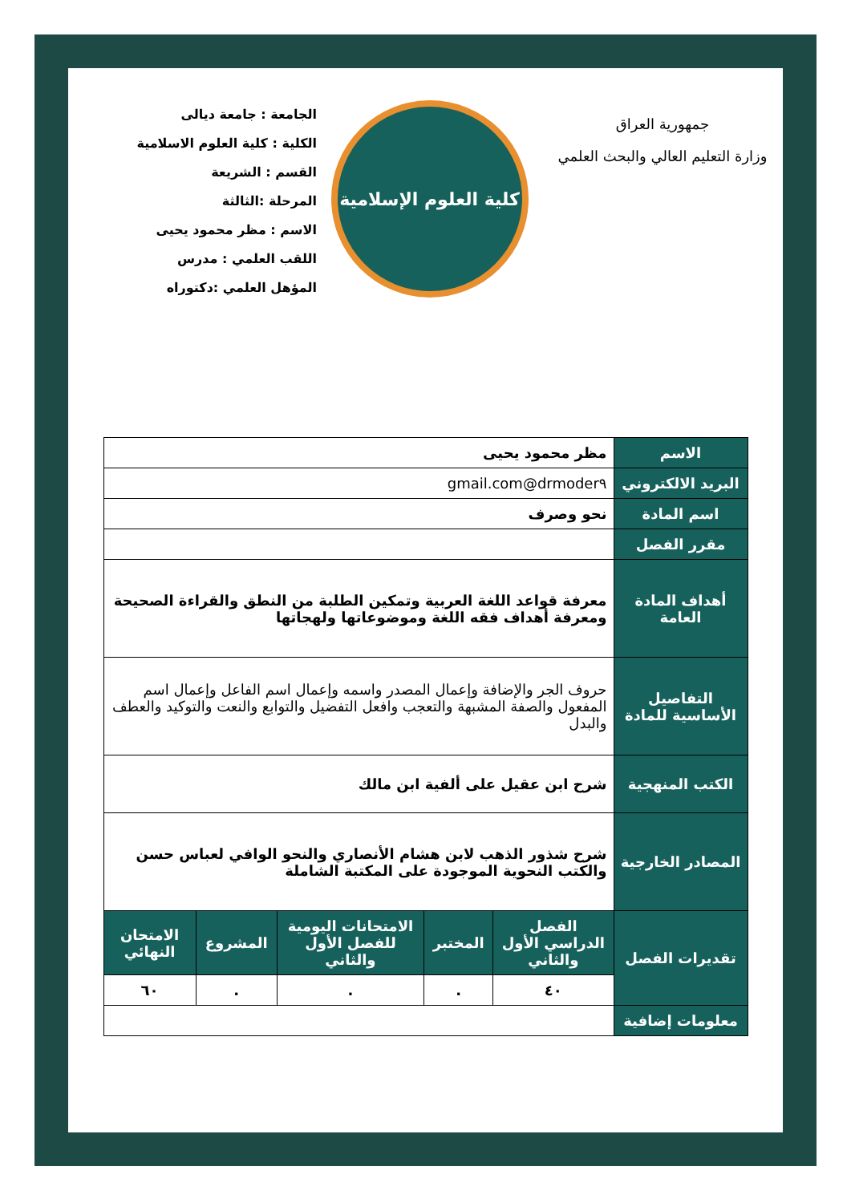جمهورية العراق
وزارة التعليم العالي والبحث العلمي
كلية العلوم الإسلامية
الجامعة : جامعة ديالى
الكلية : كلية العلوم الاسلامية
القسم : الشريعة
المرحلة :الثالثة
الاسم : مظر محمود يحيى
اللقب العلمي : مدرس
المؤهل العلمي :دكتوراه
| الاسم | مظر محمود يحيى | | | | |
| البريد الالكتروني | drmoder٩@gmail.com | | | | |
| اسم المادة | نحو وصرف | | | | |
| مقرر الفصل | | | | | |
| أهداف المادة العامة | معرفة قواعد اللغة العربية وتمكين الطلبة من النطق والقراءة الصحيحة ومعرفة أهداف فقه اللغة وموضوعاتها ولهجاتها | | | | |
| التفاصيل الأساسية للمادة | حروف الجر والإضافة وإعمال المصدر واسمه وإعمال اسم الفاعل وإعمال اسم المفعول والصفة المشبهة والتعجب وافعل التفضيل والتوابع والنعت والتوكيد والعطف والبدل | | | | |
| الكتب المنهجية | شرح ابن عقيل على ألفية ابن مالك | | | | |
| المصادر الخارجية | شرح شذور الذهب لابن هشام الأنصاري والنحو الوافي لعباس حسن والكتب النحوية الموجودة على المكتبة الشاملة | | | | |
| تقديرات الفصل | الفصل الدراسي الأول والثاني | المختبر | الامتحانات اليومية للفصل الأول والثاني | المشروع | الامتحان النهائي |
| | ٤٠ | . | . | . | ٦٠ |
| معلومات إضافية | | | | | |